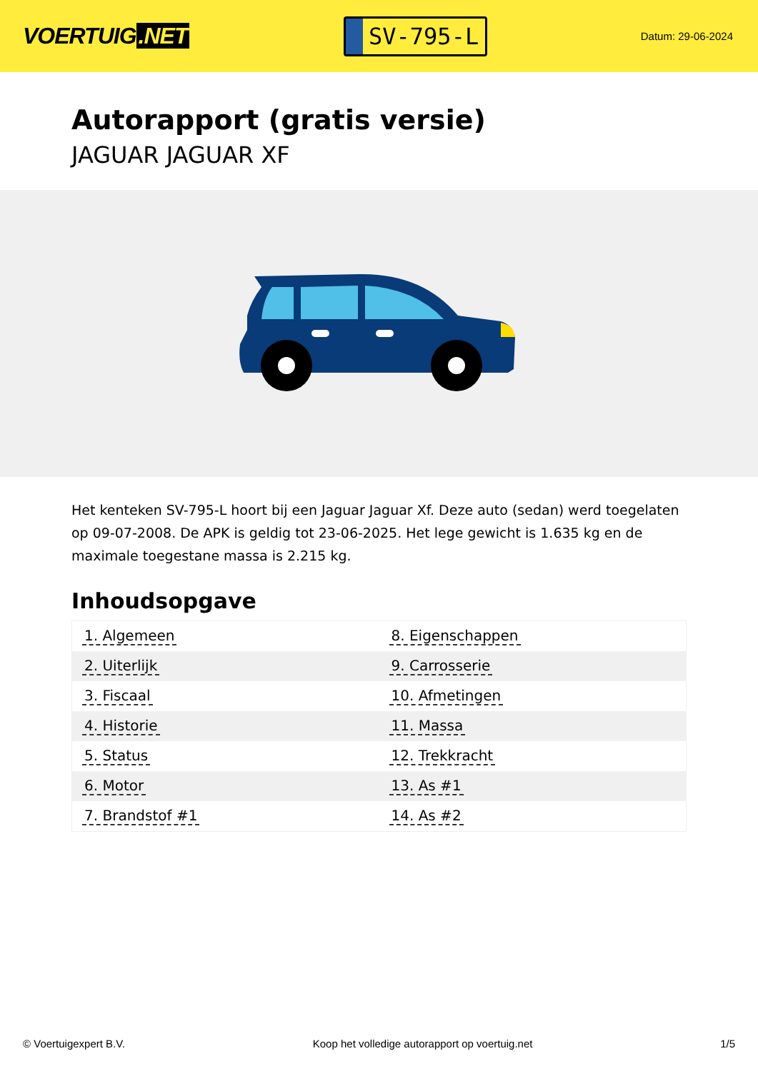VOERTUIG.NET
SV-795-L
Datum: 29-06-2024
Autorapport (gratis versie)
JAGUAR JAGUAR XF
Het kenteken SV-795-L hoort bij een Jaguar Jaguar Xf. Deze auto (sedan) werd toegelaten op 09-07-2008. De APK is geldig tot 23-06-2025. Het lege gewicht is 1.635 kg en de maximale toegestane massa is 2.215 kg.
Inhoudsopgave
| 1. Algemeen | 8. Eigenschappen |
| 2. Uiterlijk | 9. Carrosserie |
| 3. Fiscaal | 10. Afmetingen |
| 4. Historie | 11. Massa |
| 5. Status | 12. Trekkracht |
| 6. Motor | 13. As #1 |
| 7. Brandstof #1 | 14. As #2 |
© Voertuigexpert B.V. Koop het volledige autorapport op voertuig.net 1/5